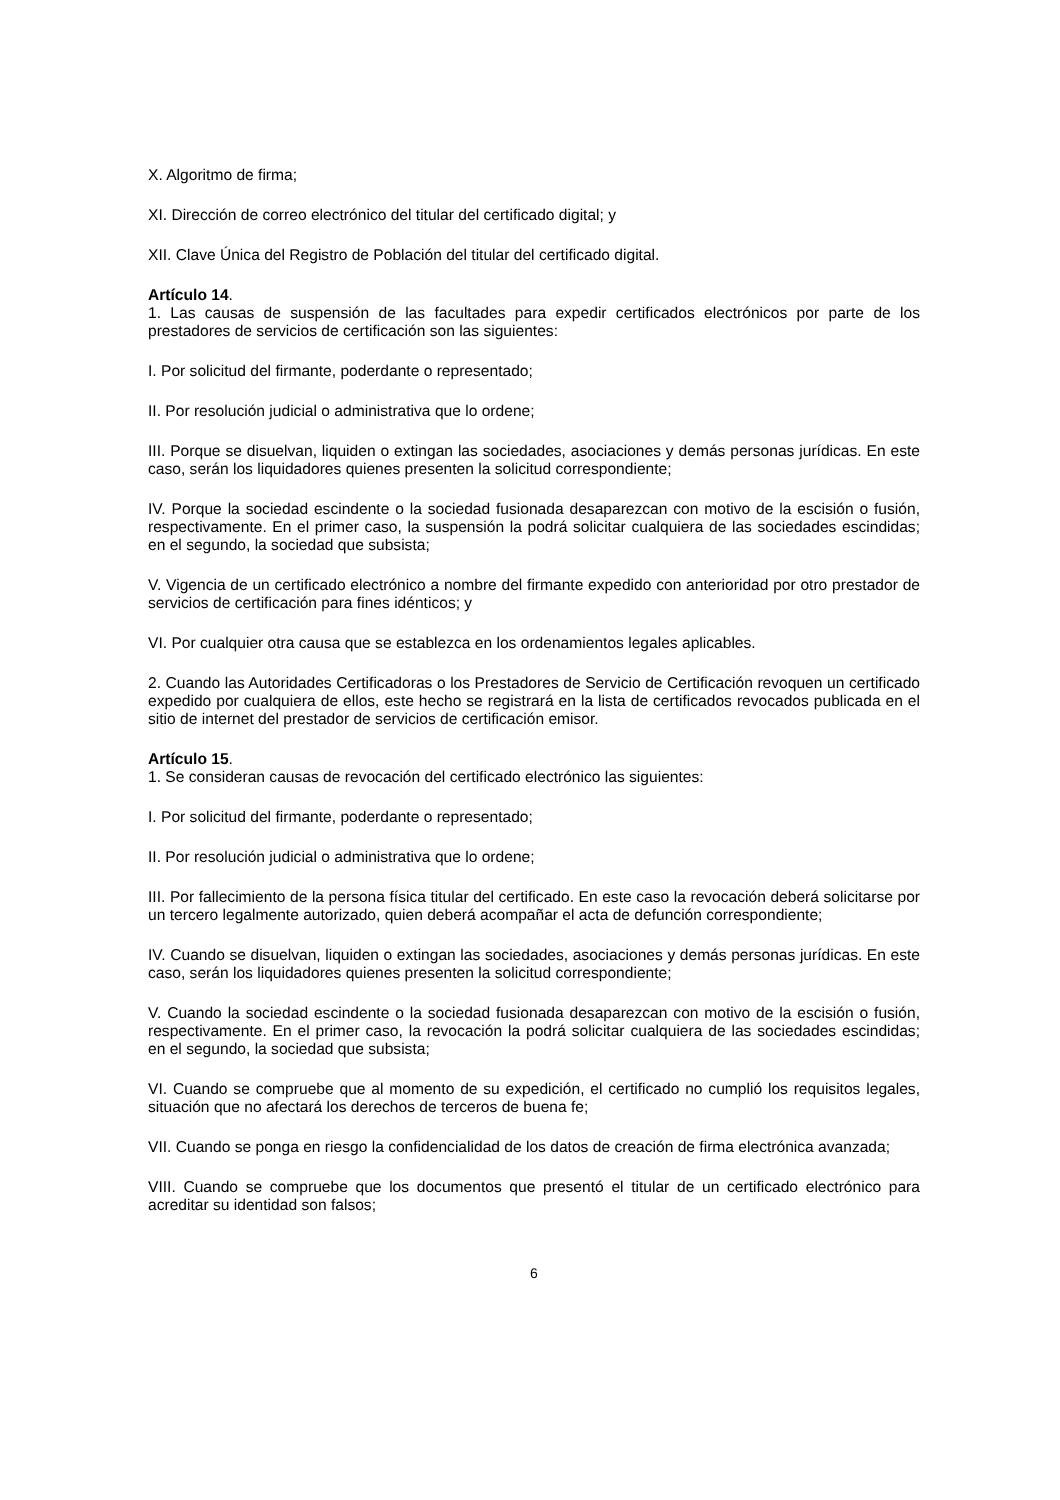X. Algoritmo de firma;
XI. Dirección de correo electrónico del titular del certificado digital; y
XII. Clave Única del Registro de Población del titular del certificado digital.
Artículo 14.
1. Las causas de suspensión de las facultades para expedir certificados electrónicos por parte de los prestadores de servicios de certificación son las siguientes:
I. Por solicitud del firmante, poderdante o representado;
II. Por resolución judicial o administrativa que lo ordene;
III. Porque se disuelvan, liquiden o extingan las sociedades, asociaciones y demás personas jurídicas. En este caso, serán los liquidadores quienes presenten la solicitud correspondiente;
IV. Porque la sociedad escindente o la sociedad fusionada desaparezcan con motivo de la escisión o fusión, respectivamente. En el primer caso, la suspensión la podrá solicitar cualquiera de las sociedades escindidas; en el segundo, la sociedad que subsista;
V. Vigencia de un certificado electrónico a nombre del firmante expedido con anterioridad por otro prestador de servicios de certificación para fines idénticos; y
VI. Por cualquier otra causa que se establezca en los ordenamientos legales aplicables.
2. Cuando las Autoridades Certificadoras o los Prestadores de Servicio de Certificación revoquen un certificado expedido por cualquiera de ellos, este hecho se registrará en la lista de certificados revocados publicada en el sitio de internet del prestador de servicios de certificación emisor.
Artículo 15.
1. Se consideran causas de revocación del certificado electrónico las siguientes:
I. Por solicitud del firmante, poderdante o representado;
II. Por resolución judicial o administrativa que lo ordene;
III. Por fallecimiento de la persona física titular del certificado. En este caso la revocación deberá solicitarse por un tercero legalmente autorizado, quien deberá acompañar el acta de defunción correspondiente;
IV. Cuando se disuelvan, liquiden o extingan las sociedades, asociaciones y demás personas jurídicas. En este caso, serán los liquidadores quienes presenten la solicitud correspondiente;
V. Cuando la sociedad escindente o la sociedad fusionada desaparezcan con motivo de la escisión o fusión, respectivamente. En el primer caso, la revocación la podrá solicitar cualquiera de las sociedades escindidas; en el segundo, la sociedad que subsista;
VI. Cuando se compruebe que al momento de su expedición, el certificado no cumplió los requisitos legales, situación que no afectará los derechos de terceros de buena fe;
VII. Cuando se ponga en riesgo la confidencialidad de los datos de creación de firma electrónica avanzada;
VIII. Cuando se compruebe que los documentos que presentó el titular de un certificado electrónico para acreditar su identidad son falsos;
6